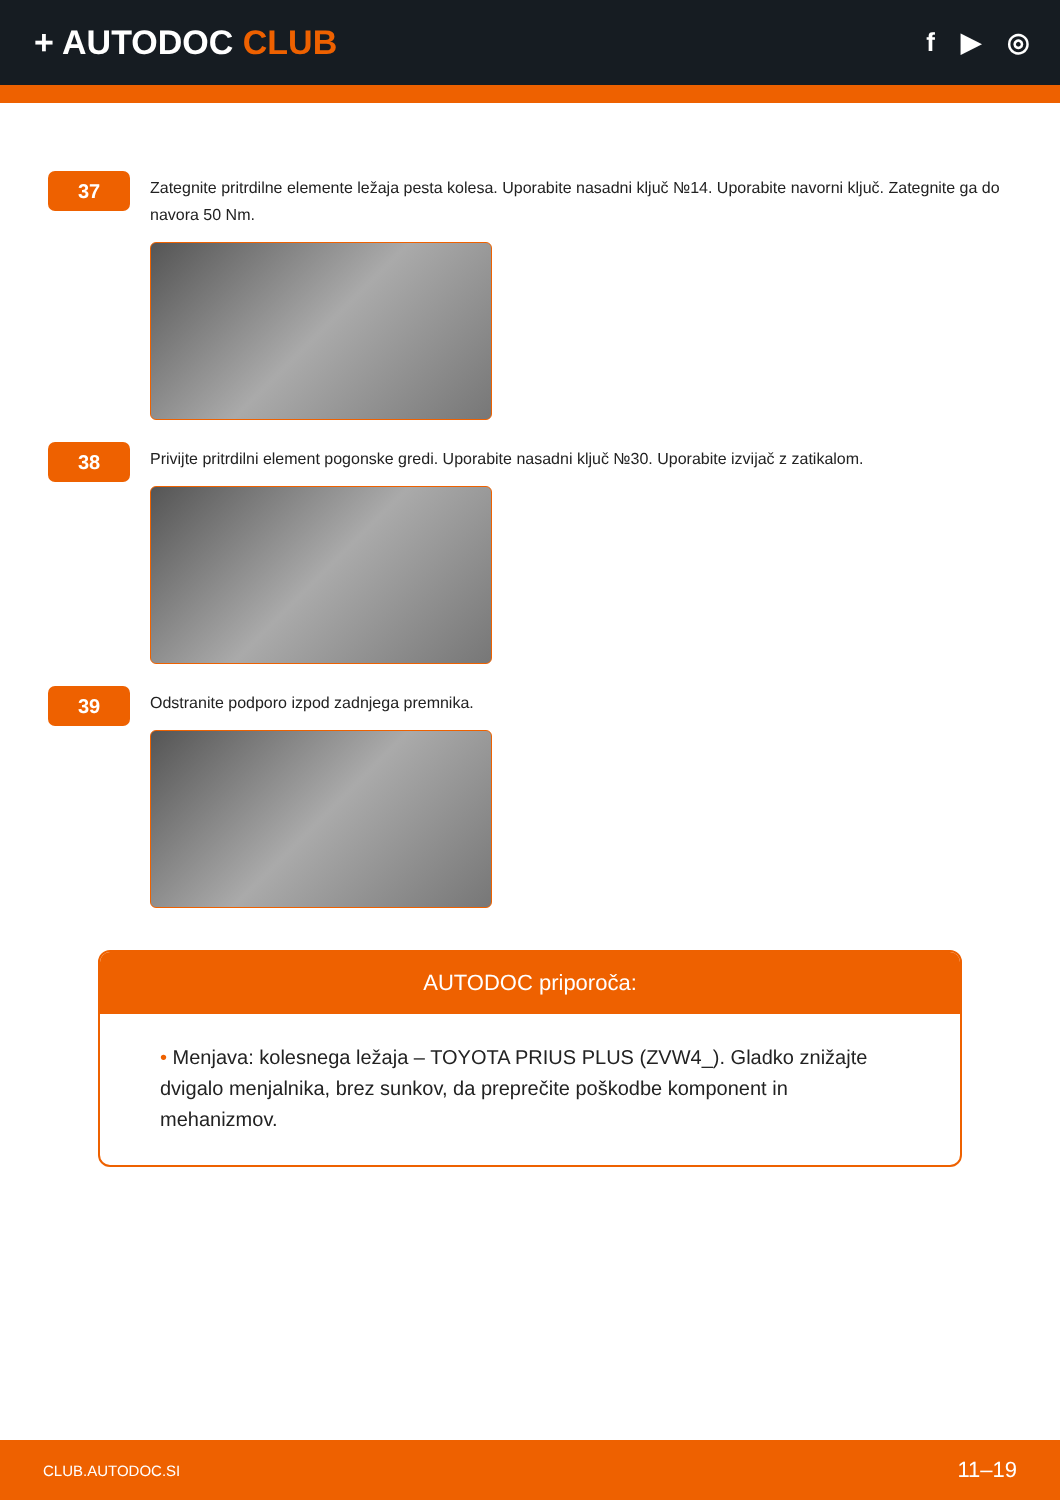+ AUTODOC CLUB
f ▶ ◎
37
Zategnite pritrdilne elemente ležaja pesta kolesa. Uporabite nasadni ključ №14. Uporabite navorni ključ. Zategnite ga do navora 50 Nm.
38
Privijte pritrdilni element pogonske gredi. Uporabite nasadni ključ №30. Uporabite izvijač z zatikalom.
39
Odstranite podporo izpod zadnjega premnika.
AUTODOC priporoča:
• Menjava: kolesnega ležaja – TOYOTA PRIUS PLUS (ZVW4_). Gladko znižajte dvigalo menjalnika, brez sunkov, da preprečite poškodbe komponent in mehanizmov.
CLUB.AUTODOC.SI 11–19